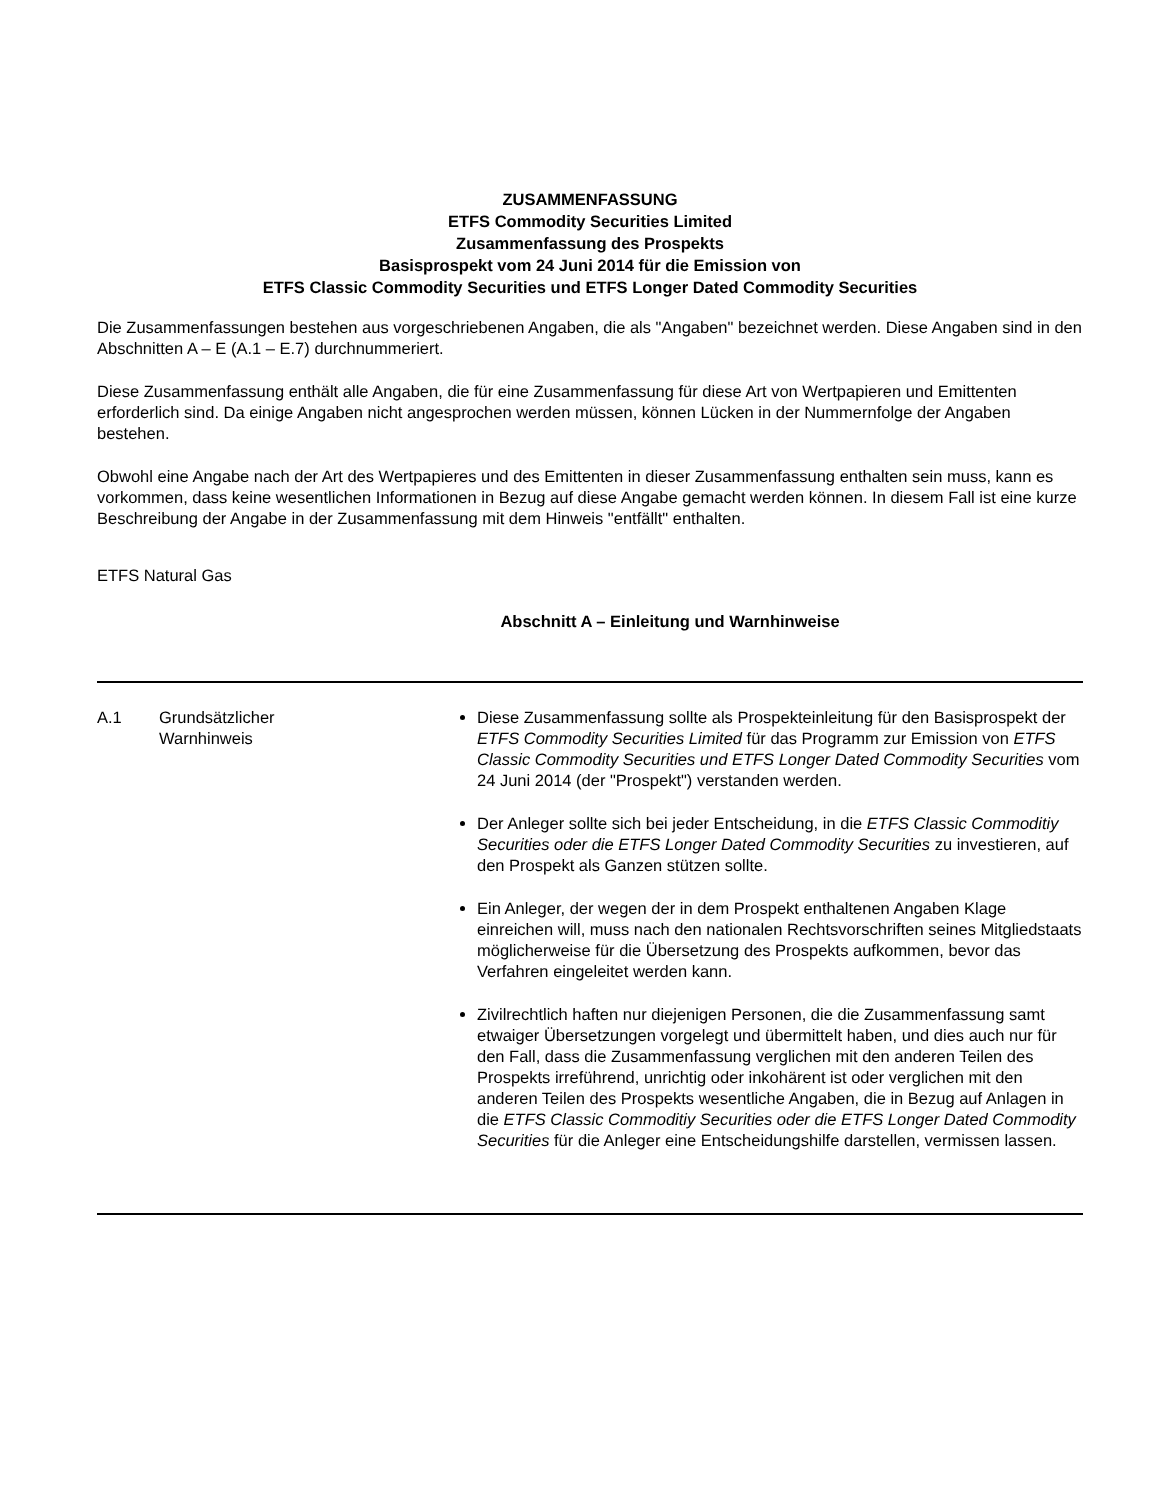ZUSAMMENFASSUNG
ETFS Commodity Securities Limited
Zusammenfassung des Prospekts
Basisprospekt vom 24 Juni 2014 für die Emission von
ETFS Classic Commodity Securities und ETFS Longer Dated Commodity Securities
Die Zusammenfassungen bestehen aus vorgeschriebenen Angaben, die als "Angaben" bezeichnet werden. Diese Angaben sind in den Abschnitten A – E (A.1 – E.7) durchnummeriert.
Diese Zusammenfassung enthält alle Angaben, die für eine Zusammenfassung für diese Art von Wertpapieren und Emittenten erforderlich sind. Da einige Angaben nicht angesprochen werden müssen, können Lücken in der Nummernfolge der Angaben bestehen.
Obwohl eine Angabe nach der Art des Wertpapieres und des Emittenten in dieser Zusammenfassung enthalten sein muss, kann es vorkommen, dass keine wesentlichen Informationen in Bezug auf diese Angabe gemacht werden können. In diesem Fall ist eine kurze Beschreibung der Angabe in der Zusammenfassung mit dem Hinweis "entfällt" enthalten.
ETFS Natural Gas
Abschnitt A – Einleitung und Warnhinweise
| A.1 | Grundsätzlicher Warnhinweis | Diese Zusammenfassung sollte als Prospekteinleitung für den Basisprospekt der ETFS Commodity Securities Limited für das Programm zur Emission von ETFS Classic Commodity Securities und ETFS Longer Dated Commodity Securities vom 24 Juni 2014 (der "Prospekt") verstanden werden. Der Anleger sollte sich bei jeder Entscheidung, in die ETFS Classic Commoditiy Securities oder die ETFS Longer Dated Commodity Securities zu investieren, auf den Prospekt als Ganzen stützen sollte. Ein Anleger, der wegen der in dem Prospekt enthaltenen Angaben Klage einreichen will, muss nach den nationalen Rechtsvorschriften seines Mitgliedstaats möglicherweise für die Übersetzung des Prospekts aufkommen, bevor das Verfahren eingeleitet werden kann. Zivilrechtlich haften nur diejenigen Personen, die die Zusammenfassung samt etwaiger Übersetzungen vorgelegt und übermittelt haben, und dies auch nur für den Fall, dass die Zusammenfassung verglichen mit den anderen Teilen des Prospekts irreführend, unrichtig oder inkohärent ist oder verglichen mit den anderen Teilen des Prospekts wesentliche Angaben, die in Bezug auf Anlagen in die ETFS Classic Commoditiy Securities oder die ETFS Longer Dated Commodity Securities für die Anleger eine Entscheidungshilfe darstellen, vermissen lassen. |